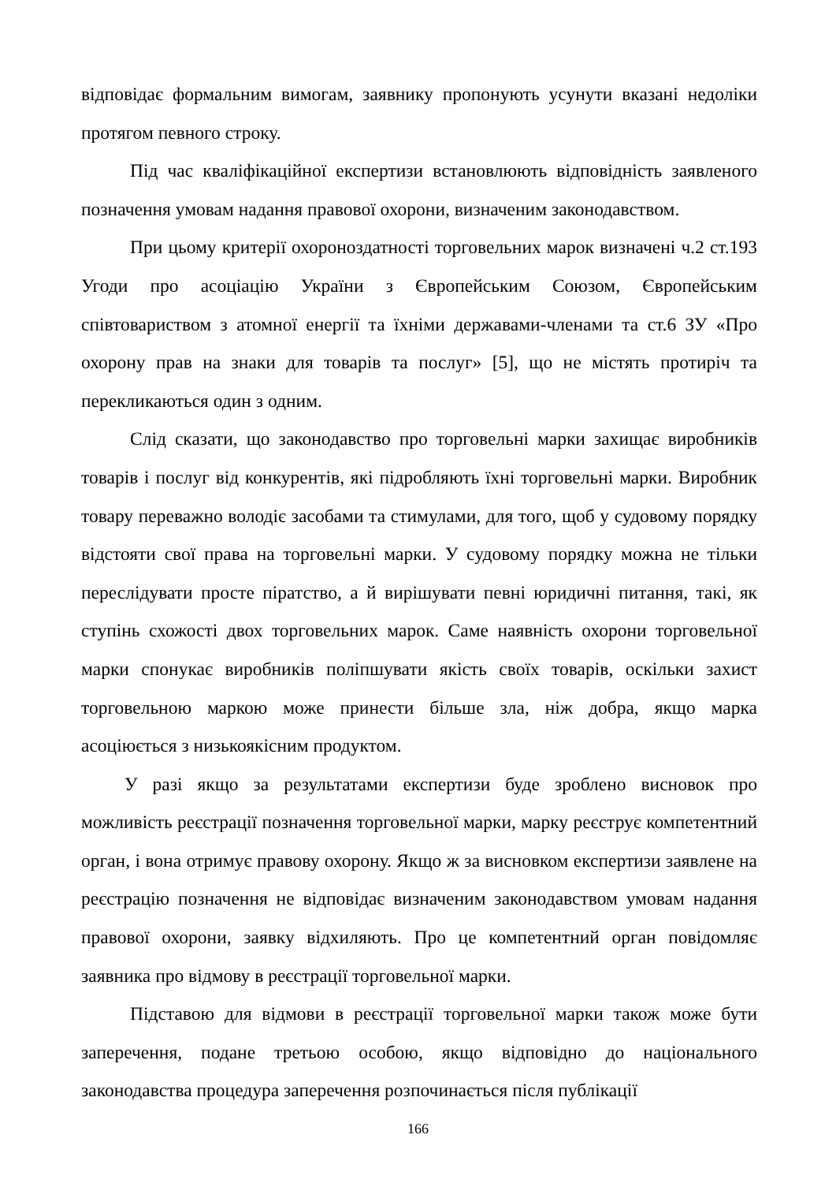відповідає формальним вимогам, заявнику пропонують усунути вказані недоліки протягом певного строку.
Під час кваліфікаційної експертизи встановлюють відповідність заявленого позначення умовам надання правової охорони, визначеним законодавством.
При цьому критерії охороноздатності торговельних марок визначені ч.2 ст.193 Угоди про асоціацію України з Європейським Союзом, Європейським співтовариством з атомної енергії та їхніми державами-членами та ст.6 ЗУ «Про охорону прав на знаки для товарів та послуг» [5], що не містять протиріч та перекликаються один з одним.
Слід сказати, що законодавство про торговельні марки захищає виробників товарів і послуг від конкурентів, які підробляють їхні торговельні марки. Виробник товару переважно володіє засобами та стимулами, для того, щоб у судовому порядку відстояти свої права на торговельні марки. У судовому порядку можна не тільки переслідувати просте піратство, а й вирішувати певні юридичні питання, такі, як ступінь схожості двох торговельних марок. Саме наявність охорони торговельної марки спонукає виробників поліпшувати якість своїх товарів, оскільки захист торговельною маркою може принести більше зла, ніж добра, якщо марка асоціюється з низькоякісним продуктом.
У разі якщо за результатами експертизи буде зроблено висновок про можливість реєстрації позначення торговельної марки, марку реєструє компетентний орган, і вона отримує правову охорону. Якщо ж за висновком експертизи заявлене на реєстрацію позначення не відповідає визначеним законодавством умовам надання правової охорони, заявку відхиляють. Про це компетентний орган повідомляє заявника про відмову в реєстрації торговельної марки.
Підставою для відмови в реєстрації торговельної марки також може бути заперечення, подане третьою особою, якщо відповідно до національного законодавства процедура заперечення розпочинається після публікації
166